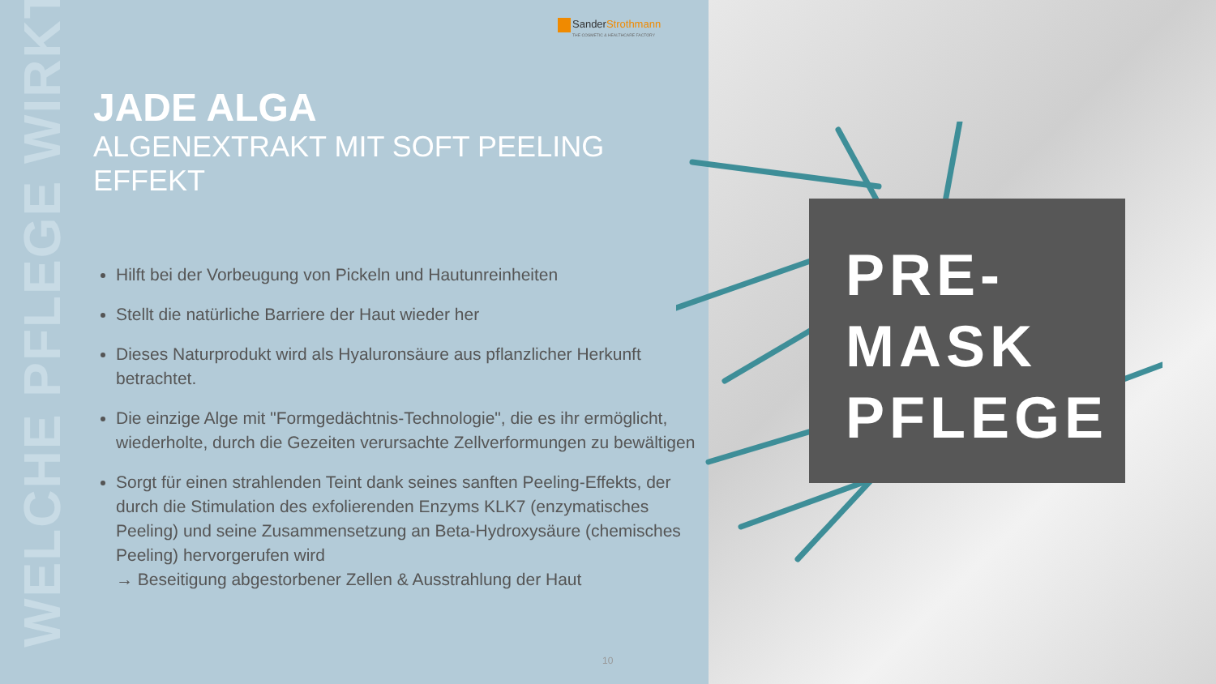WELCHE PFLEGE WIRKT?
SanderStrothmann
THE COSMETIC & HEALTHCARE FACTORY
JADE ALGA
ALGENEXTRAKT MIT SOFT PEELING EFFEKT
Hilft bei der Vorbeugung von Pickeln und Hautunreinheiten
Stellt die natürliche Barriere der Haut wieder her
Dieses Naturprodukt wird als Hyaluronsäure aus pflanzlicher Herkunft betrachtet.
Die einzige Alge mit "Formgedächtnis-Technologie", die es ihr ermöglicht, wiederholte, durch die Gezeiten verursachte Zellverformungen zu bewältigen
Sorgt für einen strahlenden Teint dank seines sanften Peeling-Effekts, der durch die Stimulation des exfolierenden Enzyms KLK7 (enzymatisches Peeling) und seine Zusammensetzung an Beta-Hydroxysäure (chemisches Peeling) hervorgerufen wird
→ Beseitigung abgestorbener Zellen & Ausstrahlung der Haut
10
PRE-
MASK
PFLEGE